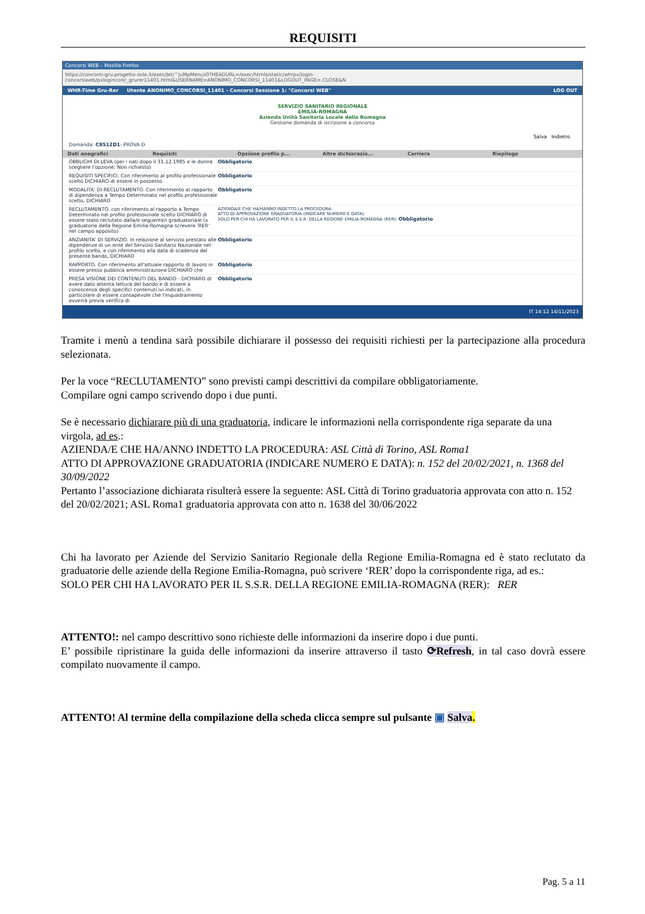REQUISITI
Concorsi WEB – Mozilla Firefox
https://concorsi-gru.progetto-sole.it/exec/Jet/^JuMpMenus0?HEADURL=/exec/htmls/static/whrpx/login-concorsiweb/pxloginconc_grurer11401.html&USERNAME=ANONIMO_CONCORSI_11401&LOGOUT_PAGE=.CLOSE&N
WHR-Time Gru-Rer Utente ANONIMO_CONCORSI_11401 - Concorsi Sessione 1: "Concorsi WEB" LOG OUT
SERVIZIO SANITARIO REGIONALE
EMILIA-ROMAGNA
Azienda Unità Sanitaria Locale della Romagna
Gestione domanda di iscrizione a concorso
Salva Indietro
Domanda: C8512D1- PROVA D
Dati anagrafici Requisiti Opzione profilo p... Altre dichiarazio... Carriera Riepilogo
OBBLIGHI DI LEVA (per i nati dopo il 31.12.1985 e le donne scegliere l'opzione: Non richiesto)
Obbligatorio
REQUISITI SPECIFICI. Con riferimento al profilo professionale scelto DICHIARO di essere in possesso
Obbligatorio
MODALITA' DI RECLUTAMENTO. Con riferimento al rapporto di dipendenza a Tempo Determinato nel profilo professionale scelto, DICHIARO
Obbligatorio
RECLUTAMENTO. con riferimento al rapporto a Tempo Determinato nel profilo professionale scelto DICHIARO di essere stato reclutato dalla/e seguente/i graduatoria/e (x graduatorie della Regione Emilia-Romagna screvere 'RER' nel campo apposito)
AZIENDA/E CHE HA/HANNO INDETTO LA PROCEDURA:
ATTO DI APPROVAZIONE GRADUATORIA (INDICARE NUMERO E DATA):
SOLO PER CHI HA LAVORATO PER IL S.S.R. DELLA REGIONE EMILIA-ROMAGNA (RER): Obbligatorio
ANZIANITA' DI SERVIZIO. In relazione al servizio prestato alle dipendenze di un ente del Servizio Sanitario Nazionale nel profilo scelto, e con riferimento alla data di scadenza del presente bando, DICHIARO
Obbligatorio
RAPPORTO. Con riferimento all'attuale rapporto di lavoro in essere presso pubblica amministrazione DICHIARO che
Obbligatorio
PRESA VISIONE DEI CONTENUTI DEL BANDO - DICHIARO di avere dato attenta lettura del bando e di essere a conoscenza degli specifici contenuti ivi indicati, in particolare di essere consapevole che l'inquadramento avverrà previa verifica di
Obbligatorio
IT 14:12 14/11/2023
Tramite i menù a tendina sarà possibile dichiarare il possesso dei requisiti richiesti per la partecipazione alla procedura selezionata.
Per la voce “RECLUTAMENTO” sono previsti campi descrittivi da compilare obbligatoriamente.
Compilare ogni campo scrivendo dopo i due punti.
Se è necessario dichiarare più di una graduatoria, indicare le informazioni nella corrispondente riga separate da una virgola, ad es.:
AZIENDA/E CHE HA/ANNO INDETTO LA PROCEDURA: ASL Città di Torino, ASL Roma1
ATTO DI APPROVAZIONE GRADUATORIA (INDICARE NUMERO E DATA): n. 152 del 20/02/2021, n. 1368 del 30/09/2022
Pertanto l’associazione dichiarata risulterà essere la seguente: ASL Città di Torino graduatoria approvata con atto n. 152 del 20/02/2021; ASL Roma1 graduatoria approvata con atto n. 1638 del 30/06/2022
Chi ha lavorato per Aziende del Servizio Sanitario Regionale della Regione Emilia-Romagna ed è stato reclutato da graduatorie delle aziende della Regione Emilia-Romagna, può scrivere ‘RER’ dopo la corrispondente riga, ad es.:
SOLO PER CHI HA LAVORATO PER IL S.S.R. DELLA REGIONE EMILIA-ROMAGNA (RER): RER
ATTENTO!: nel campo descrittivo sono richieste delle informazioni da inserire dopo i due punti.
E’ possibile ripristinare la guida delle informazioni da inserire attraverso il tasto ⟳Refresh, in tal caso dovrà essere compilato nuovamente il campo.
ATTENTO! Al termine della compilazione della scheda clicca sempre sul pulsante ▣ Salva.
Pag. 5 a 11